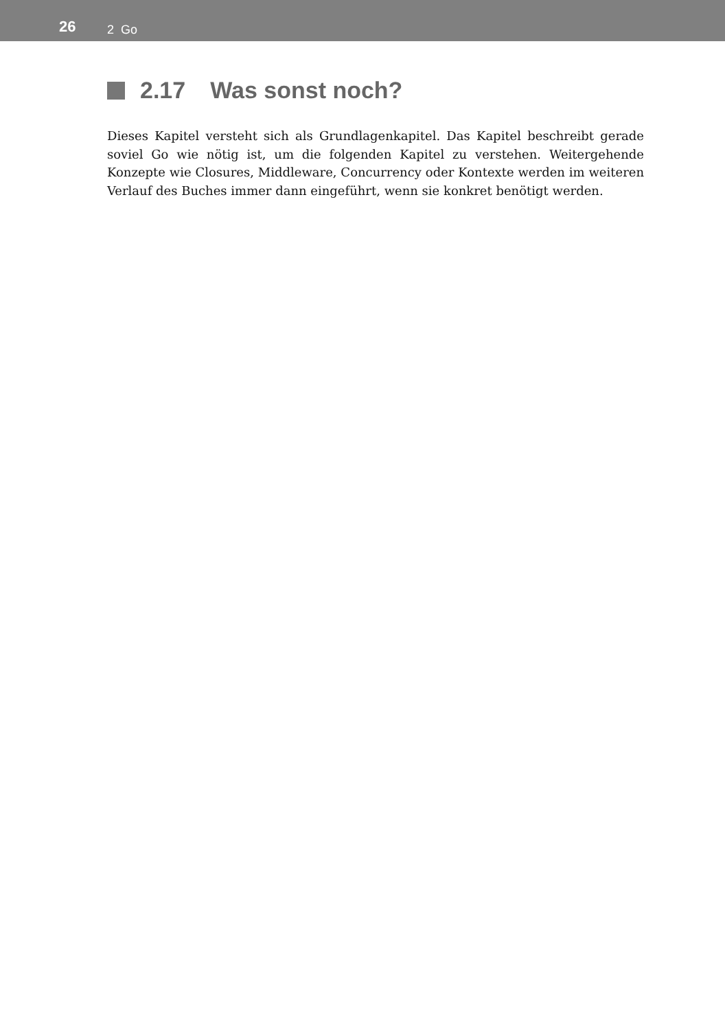26 2 Go
2.17 Was sonst noch?
Dieses Kapitel versteht sich als Grundlagenkapitel. Das Kapitel beschreibt gerade soviel Go wie nötig ist, um die folgenden Kapitel zu verstehen. Weitergehende Konzepte wie Closures, Middleware, Concurrency oder Kontexte werden im weiteren Verlauf des Buches immer dann eingeführt, wenn sie konkret benötigt werden.